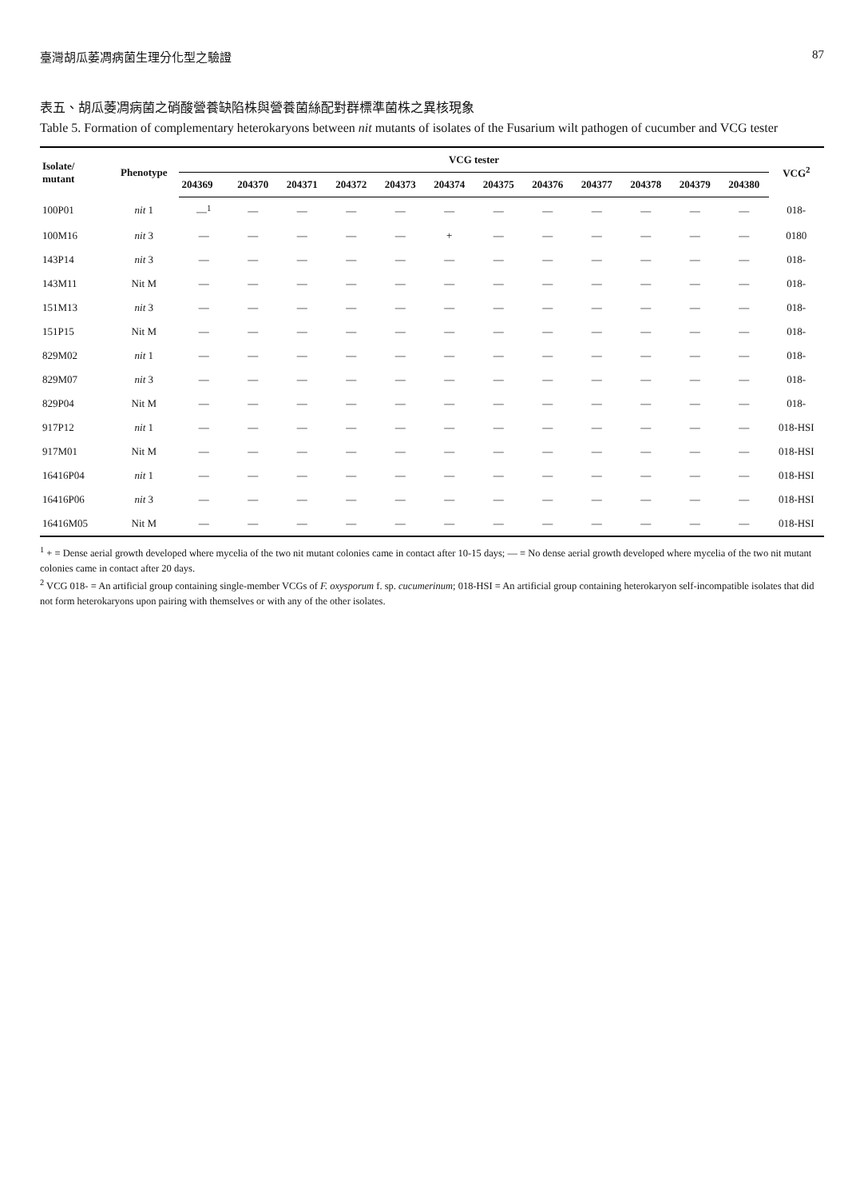臺灣胡瓜萎凋病菌生理分化型之驗證 87
表五、胡瓜萎凋病菌之硝酸營養缺陷株與營養菌絲配對群標準菌株之異核現象
Table 5. Formation of complementary heterokaryons between nit mutants of isolates of the Fusarium wilt pathogen of cucumber and VCG tester
| Isolate/ mutant | Phenotype | VCG tester | | | | | | | | | | | | VCG<sup>2</sup> |
| --- | --- | --- | --- | --- | --- | --- | --- | --- | --- | --- | --- | --- | --- | --- |
| | | 204369 | 204370 | 204371 | 204372 | 204373 | 204374 | 204375 | 204376 | 204377 | 204378 | 204379 | 204380 | |
| 100P01 | nit 1 | —<sup>1</sup> | — | — | — | — | — | — | — | — | — | — | — | 018- |
| 100M16 | nit 3 | — | — | — | — | — | + | — | — | — | — | — | — | 0180 |
| 143P14 | nit 3 | — | — | — | — | — | — | — | — | — | — | — | — | 018- |
| 143M11 | Nit M | — | — | — | — | — | — | — | — | — | — | — | — | 018- |
| 151M13 | nit 3 | — | — | — | — | — | — | — | — | — | — | — | — | 018- |
| 151P15 | Nit M | — | — | — | — | — | — | — | — | — | — | — | — | 018- |
| 829M02 | nit 1 | — | — | — | — | — | — | — | — | — | — | — | — | 018- |
| 829M07 | nit 3 | — | — | — | — | — | — | — | — | — | — | — | — | 018- |
| 829P04 | Nit M | — | — | — | — | — | — | — | — | — | — | — | — | 018- |
| 917P12 | nit 1 | — | — | — | — | — | — | — | — | — | — | — | — | 018-HSI |
| 917M01 | Nit M | — | — | — | — | — | — | — | — | — | — | — | — | 018-HSI |
| 16416P04 | nit 1 | — | — | — | — | — | — | — | — | — | — | — | — | 018-HSI |
| 16416P06 | nit 3 | — | — | — | — | — | — | — | — | — | — | — | — | 018-HSI |
| 16416M05 | Nit M | — | — | — | — | — | — | — | — | — | — | — | — | 018-HSI |
<sup>1</sup> + = Dense aerial growth developed where mycelia of the two nit mutant colonies came in contact after 10-15 days; — = No dense aerial growth developed where mycelia of the two nit mutant colonies came in contact after 20 days.
<sup>2</sup> VCG 018- = An artificial group containing single-member VCGs of F. oxysporum f. sp. cucumerinum; 018-HSI = An artificial group containing heterokaryon self-incompatible isolates that did not form heterokaryons upon pairing with themselves or with any of the other isolates.